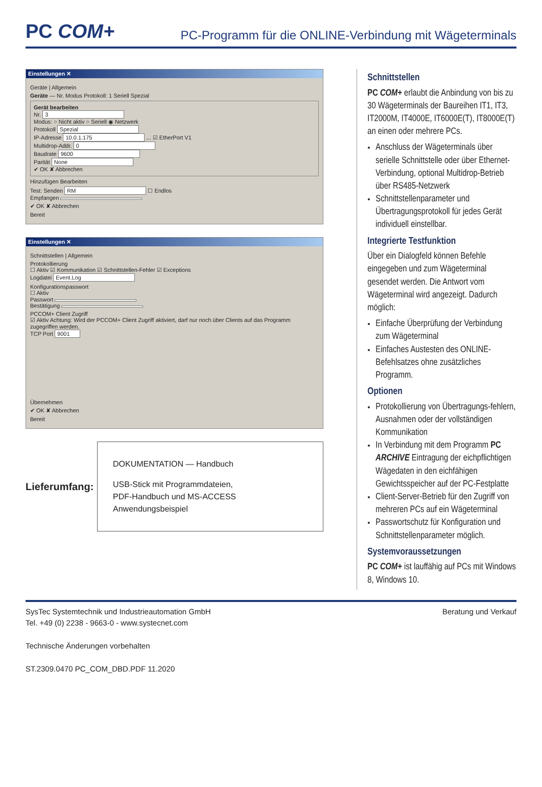PC COM+
PC-Programm für die ONLINE-Verbindung mit Wägeterminals
Einstellungen ✕
Geräte | Allgemein
Geräte — Nr. Modus Protokoll: 1 Seriell Spezial
Gerät bearbeiten
Nr. 3
Modus: ○ Nicht aktiv ○ Seriell ◉ Netzwerk
Protokoll Spezial
IP-Adresse 10.0.1.175 ... ☑ EtherPort V1
Multidrop-Addr. 0
Baudrate 9600
Parität None
✔ OK ✘ Abbrechen
Hinzufügen Bearbeiten
Test: Senden RM ☐ Endlos
Empfangen
✔ OK ✘ Abbrechen
Bereit
Einstellungen ✕
Schnittstellen | Allgemein
Protokollierung
☐ Aktiv ☑ Kommunikation ☑ Schnittstellen-Fehler ☑ Exceptions
Logdatei Event.Log
Konfigurationspasswort
☐ Aktiv
Passwort
Bestätigung
PCCOM+ Client Zugriff
☑ Aktiv Achtung: Wird der PCCOM+ Client Zugriff aktiviert, darf nur noch über Clients auf das Programm zugegriffen werden.
TCP Port 9001
Übernehmen
✔ OK ✘ Abbrechen
Bereit
Lieferumfang:
DOKUMENTATION — Handbuch
USB-Stick mit Programmdateien,
PDF-Handbuch und MS-ACCESS
Anwendungsbeispiel
Schnittstellen
PC COM+ erlaubt die Anbindung von bis zu 30 Wägeterminals der Baureihen IT1, IT3, IT2000M, IT4000E, IT6000E(T), IT8000E(T) an einen oder mehrere PCs.
Anschluss der Wägeterminals über serielle Schnittstelle oder über Ethernet-Verbindung, optional Multidrop-Betrieb über RS485-Netzwerk
Schnittstellenparameter und Übertragungsprotokoll für jedes Gerät individuell einstellbar.
Integrierte Testfunktion
Über ein Dialogfeld können Befehle eingegeben und zum Wägeterminal gesendet werden. Die Antwort vom Wägeterminal wird angezeigt. Dadurch möglich:
Einfache Überprüfung der Verbindung zum Wägeterminal
Einfaches Austesten des ONLINE-Befehlsatzes ohne zusätzliches Programm.
Optionen
Protokollierung von Übertragungs-fehlern, Ausnahmen oder der vollständigen Kommunikation
In Verbindung mit dem Programm PC ARCHIVE Eintragung der eichpflichtigen Wägedaten in den eichfähigen Gewichtsspeicher auf der PC-Festplatte
Client-Server-Betrieb für den Zugriff von mehreren PCs auf ein Wägeterminal
Passwortschutz für Konfiguration und Schnittstellenparameter möglich.
Systemvoraussetzungen
PC COM+ ist lauffähig auf PCs mit Windows 8, Windows 10.
SysTec Systemtechnik und Industrieautomation GmbH
Tel. +49 (0) 2238 - 9663-0 - www.systecnet.com
Technische Änderungen vorbehalten
ST.2309.0470 PC_COM_DBD.PDF 11.2020
Beratung und Verkauf